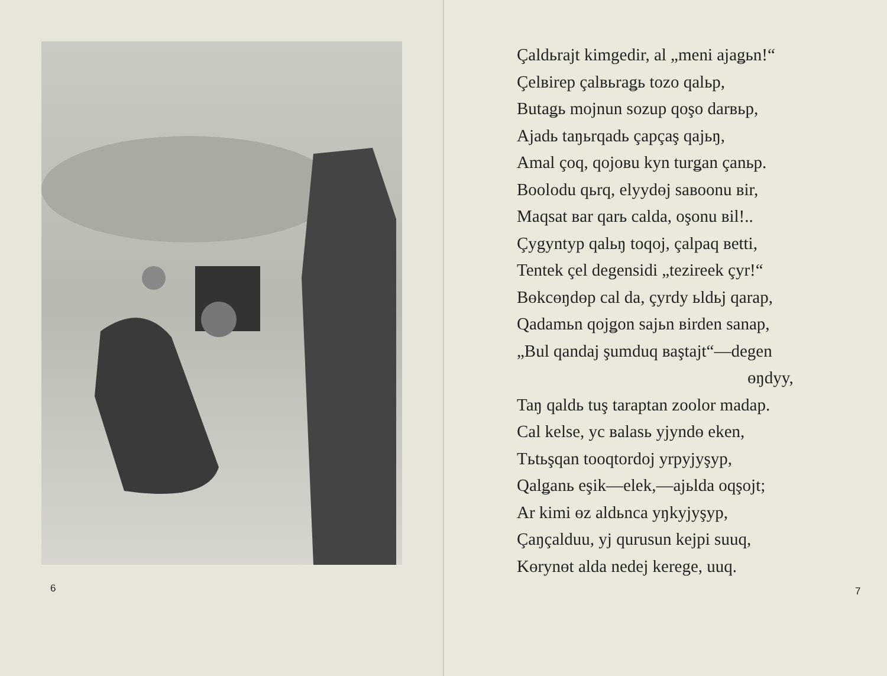6
Çaldьrajt kimgedir, al „meni ajaǥьn!“
Çelвirep çalвьraǥь tozo qalьp,
Butaǥь mojnun sozup qoşo darвьp,
Ajadь taŋьrqadь çapçaş qajьŋ,
Amal çoq, qojoвu kyn turǥan çanьp.
Boolodu qьrq, elyydөj saвoonu вir,
Maqsat вar qarь calda, oşonu вil!..
Çygyntyp qalьŋ toqoj, çalpaq вetti,
Tentek çel degensidi „tezireek çyr!“
Bөkcөŋdөp cal da, çyrdy ьldьj qarap,
Qadamьn qojǥon sajьn вirden sanap,
„Bul qandaj şumduq вaştajt“—degen
өŋdyy,
Taŋ qaldь tuş taraptan zoolor madap.
Cal kelse, yc вalasь yjyndө eken,
Tьtьşqan tooqtordoj yrpyjyşyp,
Qalǥanь eşik—elek,—ajьlda oqşojt;
Ar kimi өz aldьnca yŋkyjyşyp,
Çaŋçalduu, yj qurusun kejpi suuq,
Kөrynөt alda nedej kerege, uuq.
7